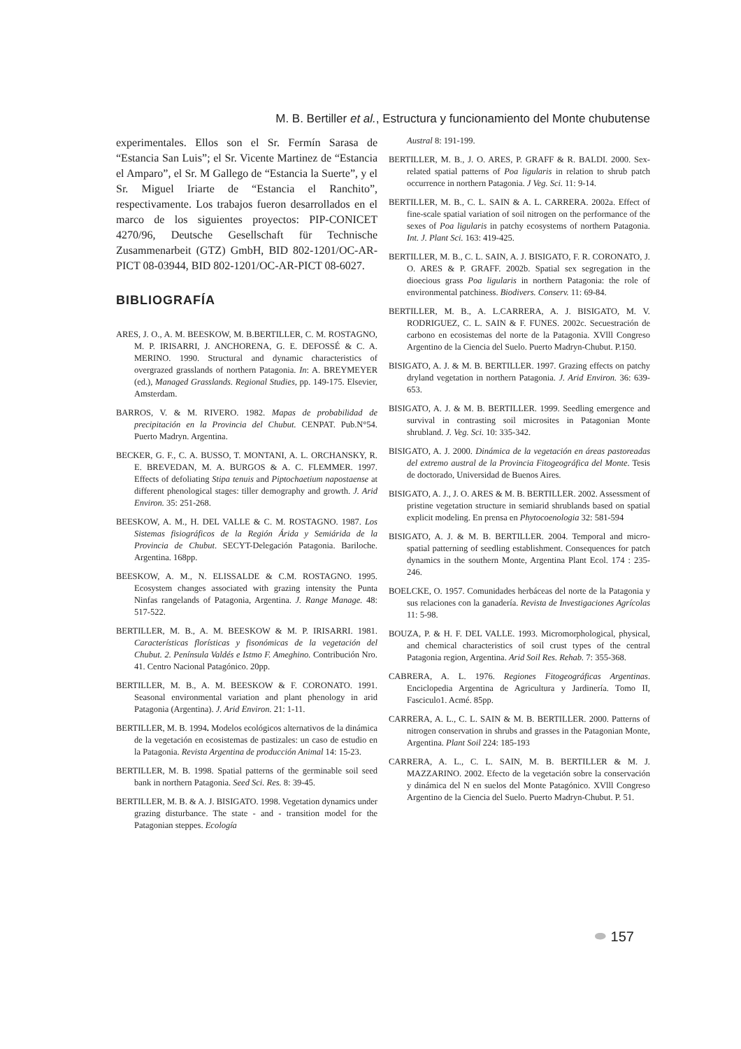M. B. Bertiller et al., Estructura y funcionamiento del Monte chubutense
experimentales. Ellos son el Sr. Fermín Sarasa de “Estancia San Luis”; el Sr. Vicente Martinez de “Estancia el Amparo”, el Sr. M Gallego de “Estancia la Suerte”, y el Sr. Miguel Iriarte de “Estancia el Ranchito”, respectivamente. Los trabajos fueron desarrollados en el marco de los siguientes proyectos: PIP-CONICET 4270/96, Deutsche Gesellschaft für Technische Zusammenarbeit (GTZ) GmbH, BID 802-1201/OC-AR-PICT 08-03944, BID 802-1201/OC-AR-PICT 08-6027.
BIBLIOGRAFÍA
ARES, J. O., A. M. BEESKOW, M. B.BERTILLER, C. M. ROSTAGNO, M. P. IRISARRI, J. ANCHORENA, G. E. DEFOSSÉ & C. A. MERINO. 1990. Structural and dynamic characteristics of overgrazed grasslands of northern Patagonia. In: A. BREYMEYER (ed.), Managed Grasslands. Regional Studies, pp. 149-175. Elsevier, Amsterdam.
BARROS, V. & M. RIVERO. 1982. Mapas de probabilidad de precipitación en la Provincia del Chubut. CENPAT. Pub.N°54. Puerto Madryn. Argentina.
BECKER, G. F., C. A. BUSSO, T. MONTANI, A. L. ORCHANSKY, R. E. BREVEDAN, M. A. BURGOS & A. C. FLEMMER. 1997. Effects of defoliating Stipa tenuis and Piptochaetium napostaense at different phenological stages: tiller demography and growth. J. Arid Environ. 35: 251-268.
BEESKOW, A. M., H. DEL VALLE & C. M. ROSTAGNO. 1987. Los Sistemas fisiográficos de la Región Árida y Semiárida de la Provincia de Chubut. SECYT-Delegación Patagonia. Bariloche. Argentina. 168pp.
BEESKOW, A. M., N. ELISSALDE & C.M. ROSTAGNO. 1995. Ecosystem changes associated with grazing intensity the Punta Ninfas rangelands of Patagonia, Argentina. J. Range Manage. 48: 517-522.
BERTILLER, M. B., A. M. BEESKOW & M. P. IRISARRI. 1981. Características florísticas y fisonómicas de la vegetación del Chubut. 2. Península Valdés e Istmo F. Ameghino. Contribución Nro. 41. Centro Nacional Patagónico. 20pp.
BERTILLER, M. B., A. M. BEESKOW & F. CORONATO. 1991. Seasonal environmental variation and plant phenology in arid Patagonia (Argentina). J. Arid Environ. 21: 1-11.
BERTILLER, M. B. 1994. Modelos ecológicos alternativos de la dinámica de la vegetación en ecosistemas de pastizales: un caso de estudio en la Patagonia. Revista Argentina de producción Animal 14: 15-23.
BERTILLER, M. B. 1998. Spatial patterns of the germinable soil seed bank in northern Patagonia. Seed Sci. Res. 8: 39-45.
BERTILLER, M. B. & A. J. BISIGATO. 1998. Vegetation dynamics under grazing disturbance. The state - and - transition model for the Patagonian steppes. Ecología
Austral 8: 191-199.
BERTILLER, M. B., J. O. ARES, P. GRAFF & R. BALDI. 2000. Sex-related spatial patterns of Poa ligularis in relation to shrub patch occurrence in northern Patagonia. J Veg. Sci. 11: 9-14.
BERTILLER, M. B., C. L. SAIN & A. L. CARRERA. 2002a. Effect of fine-scale spatial variation of soil nitrogen on the performance of the sexes of Poa ligularis in patchy ecosystems of northern Patagonia. Int. J. Plant Sci. 163: 419-425.
BERTILLER, M. B., C. L. SAIN, A. J. BISIGATO, F. R. CORONATO, J. O. ARES & P. GRAFF. 2002b. Spatial sex segregation in the dioecious grass Poa ligularis in northern Patagonia: the role of environmental patchiness. Biodivers. Conserv. 11: 69-84.
BERTILLER, M. B., A. L.CARRERA, A. J. BISIGATO, M. V. RODRIGUEZ, C. L. SAIN & F. FUNES. 2002c. Secuestración de carbono en ecosistemas del norte de la Patagonia. XVlll Congreso Argentino de la Ciencia del Suelo. Puerto Madryn-Chubut. P.150.
BISIGATO, A. J. & M. B. BERTILLER. 1997. Grazing effects on patchy dryland vegetation in northern Patagonia. J. Arid Environ. 36: 639-653.
BISIGATO, A. J. & M. B. BERTILLER. 1999. Seedling emergence and survival in contrasting soil microsites in Patagonian Monte shrubland. J. Veg. Sci. 10: 335-342.
BISIGATO, A. J. 2000. Dinámica de la vegetación en áreas pastoreadas del extremo austral de la Provincia Fitogeográfica del Monte. Tesis de doctorado, Universidad de Buenos Aires.
BISIGATO, A. J., J. O. ARES & M. B. BERTILLER. 2002. Assessment of pristine vegetation structure in semiarid shrublands based on spatial explicit modeling. En prensa en Phytocoenologia 32: 581-594
BISIGATO, A. J. & M. B. BERTILLER. 2004. Temporal and micro-spatial patterning of seedling establishment. Consequences for patch dynamics in the southern Monte, Argentina Plant Ecol. 174 : 235-246.
BOELCKE, O. 1957. Comunidades herbáceas del norte de la Patagonia y sus relaciones con la ganadería. Revista de Investigaciones Agrícolas 11: 5-98.
BOUZA, P. & H. F. DEL VALLE. 1993. Micromorphological, physical, and chemical characteristics of soil crust types of the central Patagonia region, Argentina. Arid Soil Res. Rehab. 7: 355-368.
CABRERA, A. L. 1976. Regiones Fitogeográficas Argentinas. Enciclopedia Argentina de Agricultura y Jardinería. Tomo II, Fasciculo1. Acmé. 85pp.
CARRERA, A. L., C. L. SAIN & M. B. BERTILLER. 2000. Patterns of nitrogen conservation in shrubs and grasses in the Patagonian Monte, Argentina. Plant Soil 224: 185-193
CARRERA, A. L., C. L. SAIN, M. B. BERTILLER & M. J. MAZZARINO. 2002. Efecto de la vegetación sobre la conservación y dinámica del N en suelos del Monte Patagónico. XVlll Congreso Argentino de la Ciencia del Suelo. Puerto Madryn-Chubut. P. 51.
⬬ 157